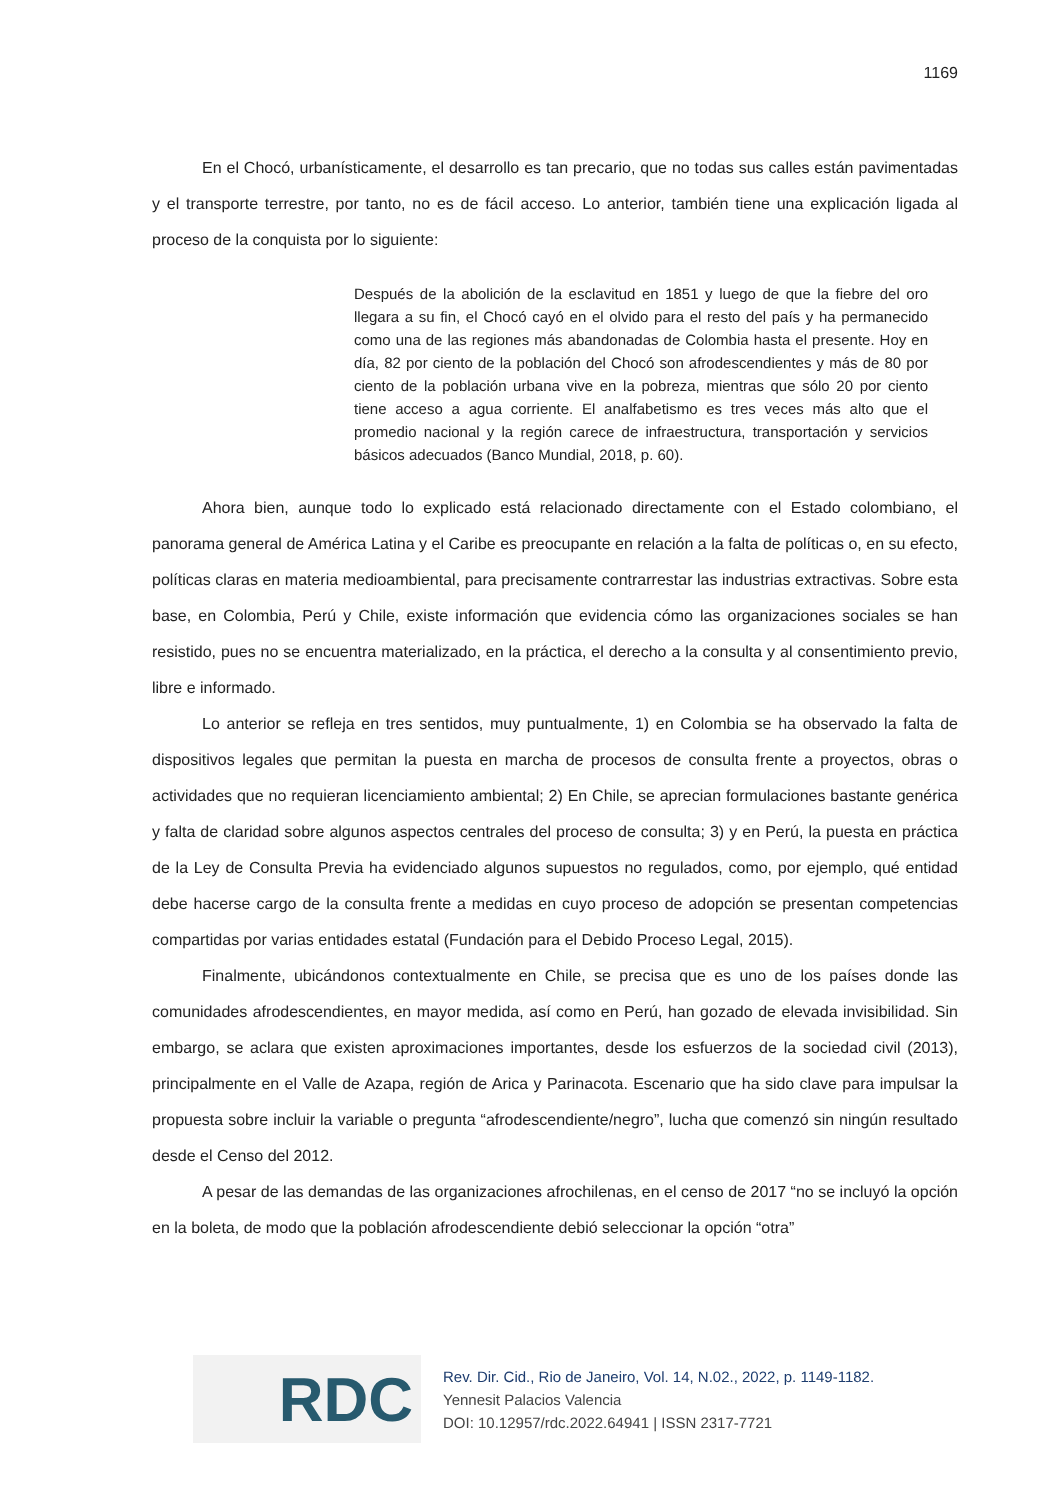1169
En el Chocó, urbanísticamente, el desarrollo es tan precario, que no todas sus calles están pavimentadas y el transporte terrestre, por tanto, no es de fácil acceso. Lo anterior, también tiene una explicación ligada al proceso de la conquista por lo siguiente:
Después de la abolición de la esclavitud en 1851 y luego de que la fiebre del oro llegara a su fin, el Chocó cayó en el olvido para el resto del país y ha permanecido como una de las regiones más abandonadas de Colombia hasta el presente. Hoy en día, 82 por ciento de la población del Chocó son afrodescendientes y más de 80 por ciento de la población urbana vive en la pobreza, mientras que sólo 20 por ciento tiene acceso a agua corriente. El analfabetismo es tres veces más alto que el promedio nacional y la región carece de infraestructura, transportación y servicios básicos adecuados (Banco Mundial, 2018, p. 60).
Ahora bien, aunque todo lo explicado está relacionado directamente con el Estado colombiano, el panorama general de América Latina y el Caribe es preocupante en relación a la falta de políticas o, en su efecto, políticas claras en materia medioambiental, para precisamente contrarrestar las industrias extractivas. Sobre esta base, en Colombia, Perú y Chile, existe información que evidencia cómo las organizaciones sociales se han resistido, pues no se encuentra materializado, en la práctica, el derecho a la consulta y al consentimiento previo, libre e informado.
Lo anterior se refleja en tres sentidos, muy puntualmente, 1) en Colombia se ha observado la falta de dispositivos legales que permitan la puesta en marcha de procesos de consulta frente a proyectos, obras o actividades que no requieran licenciamiento ambiental; 2) En Chile, se aprecian formulaciones bastante genérica y falta de claridad sobre algunos aspectos centrales del proceso de consulta; 3) y en Perú, la puesta en práctica de la Ley de Consulta Previa ha evidenciado algunos supuestos no regulados, como, por ejemplo, qué entidad debe hacerse cargo de la consulta frente a medidas en cuyo proceso de adopción se presentan competencias compartidas por varias entidades estatal (Fundación para el Debido Proceso Legal, 2015).
Finalmente, ubicándonos contextualmente en Chile, se precisa que es uno de los países donde las comunidades afrodescendientes, en mayor medida, así como en Perú, han gozado de elevada invisibilidad. Sin embargo, se aclara que existen aproximaciones importantes, desde los esfuerzos de la sociedad civil (2013), principalmente en el Valle de Azapa, región de Arica y Parinacota. Escenario que ha sido clave para impulsar la propuesta sobre incluir la variable o pregunta “afrodescendiente/negro”, lucha que comenzó sin ningún resultado desde el Censo del 2012.
A pesar de las demandas de las organizaciones afrochilenas, en el censo de 2017 “no se incluyó la opción en la boleta, de modo que la población afrodescendiente debió seleccionar la opción “otra”
RDC
Rev. Dir. Cid., Rio de Janeiro, Vol. 14, N.02., 2022, p. 1149-1182.
Yennesit Palacios Valencia
DOI: 10.12957/rdc.2022.64941 | ISSN 2317-7721